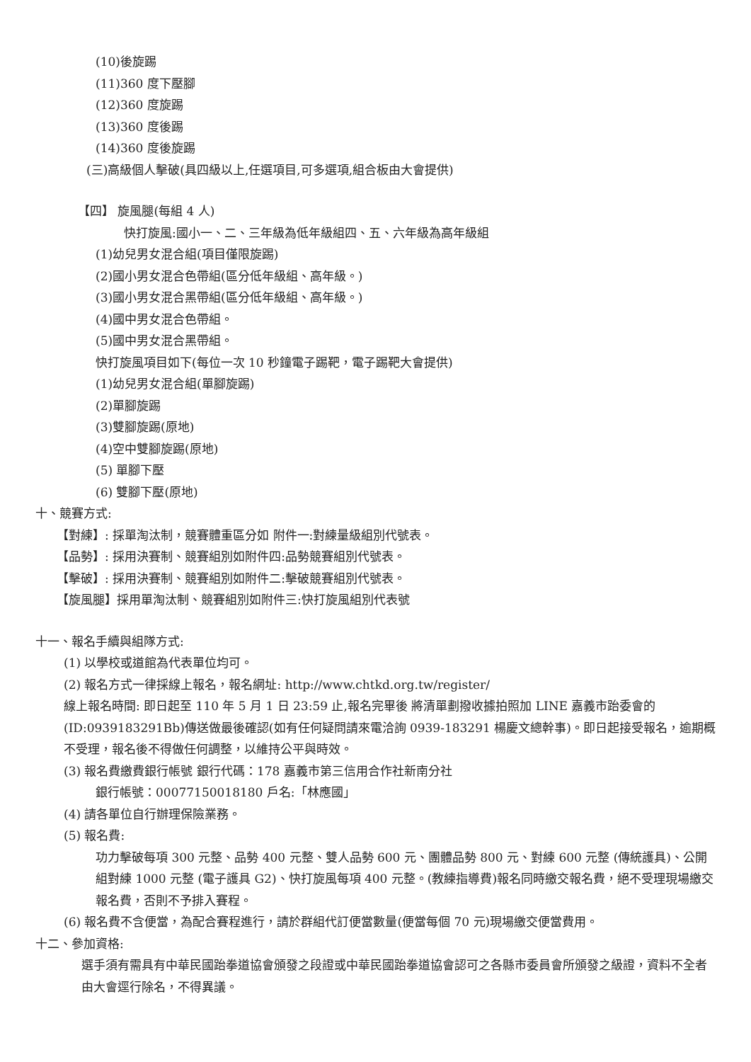(10)後旋踢
(11)360 度下壓腳
(12)360 度旋踢
(13)360 度後踢
(14)360 度後旋踢
(三)高級個人擊破(具四級以上,任選項目,可多選項,組合板由大會提供)
【四】 旋風腿(每組 4 人)
快打旋風:國小一、二、三年級為低年級組四、五、六年級為高年級組
(1)幼兒男女混合組(項目僅限旋踢)
(2)國小男女混合色帶組(區分低年級組、高年級。)
(3)國小男女混合黑帶組(區分低年級組、高年級。)
(4)國中男女混合色帶組。
(5)國中男女混合黑帶組。
快打旋風項目如下(每位一次 10 秒鐘電子踢靶，電子踢靶大會提供)
(1)幼兒男女混合組(單腳旋踢)
(2)單腳旋踢
(3)雙腳旋踢(原地)
(4)空中雙腳旋踢(原地)
(5) 單腳下壓
(6) 雙腳下壓(原地)
十、競賽方式:
【對練】: 採單淘汰制，競賽體重區分如 附件一:對練量級組別代號表。
【品勢】: 採用決賽制、競賽組別如附件四:品勢競賽組別代號表。
【擊破】: 採用決賽制、競賽組別如附件二:擊破競賽組別代號表。
【旋風腿】採用單淘汰制、競賽組別如附件三:快打旋風組別代表號
十一、報名手續與組隊方式:
(1) 以學校或道館為代表單位均可。
(2) 報名方式一律採線上報名，報名網址: http://www.chtkd.org.tw/register/
線上報名時間: 即日起至 110 年 5 月 1 日 23:59 止,報名完畢後 將清單劃撥收據拍照加 LINE 嘉義市跆委會的(ID:0939183291Bb)傳送做最後確認(如有任何疑問請來電洽詢 0939-183291 楊慶文總幹事)。即日起接受報名，逾期概不受理，報名後不得做任何調整，以維持公平與時效。
(3) 報名費繳費銀行帳號 銀行代碼：178 嘉義市第三信用合作社新南分社
銀行帳號：00077150018180 戶名:「林應國」
(4) 請各單位自行辦理保險業務。
(5) 報名費:
功力擊破每項 300 元整、品勢 400 元整、雙人品勢 600 元、團體品勢 800 元、對練 600 元整 (傳統護具)、公開組對練 1000 元整 (電子護具 G2)、快打旋風每項 400 元整。(教練指導費)報名同時繳交報名費，絕不受理現場繳交報名費，否則不予排入賽程。
(6) 報名費不含便當，為配合賽程進行，請於群組代訂便當數量(便當每個 70 元)現場繳交便當費用。
十二、參加資格:
選手須有需具有中華民國跆拳道協會頒發之段證或中華民國跆拳道協會認可之各縣市委員會所頒發之級證，資料不全者由大會逕行除名，不得異議。